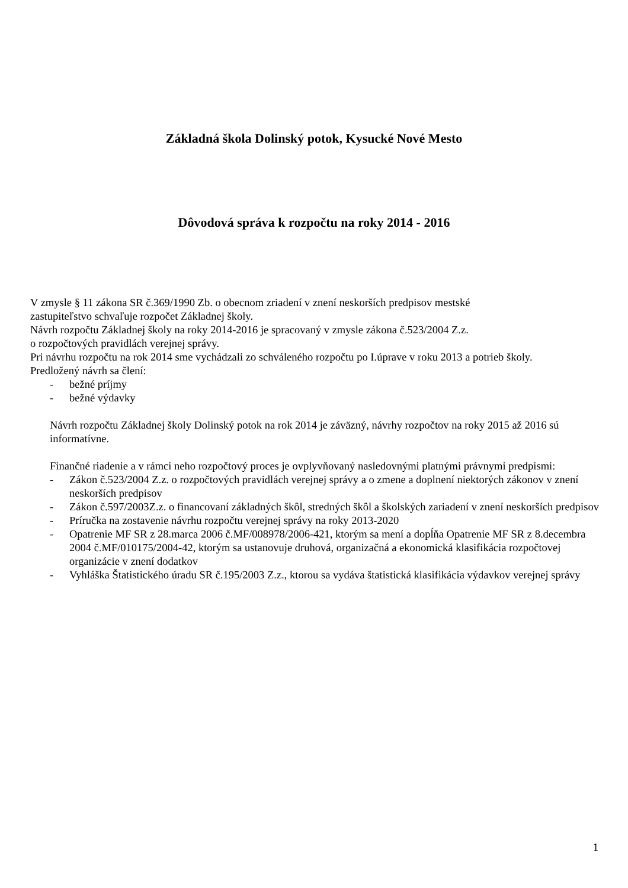Základná škola Dolinský potok, Kysucké Nové Mesto
Dôvodová správa k rozpočtu na roky 2014 - 2016
V zmysle § 11 zákona SR č.369/1990 Zb. o obecnom zriadení v znení neskorších predpisov mestské
zastupiteľstvo schvaľuje rozpočet Základnej školy.
Návrh rozpočtu Základnej školy na roky 2014-2016 je spracovaný v zmysle zákona č.523/2004 Z.z.
o rozpočtových pravidlách verejnej správy.
Pri návrhu rozpočtu na rok 2014 sme vychádzali zo schváleného rozpočtu po I.úprave v roku 2013 a potrieb školy.
Predložený návrh sa člení:
- bežné príjmy
- bežné výdavky
Návrh rozpočtu Základnej školy Dolinský potok na rok 2014 je záväzný, návrhy rozpočtov na roky 2015 až 2016 sú informatívne.
Finančné riadenie a v rámci neho rozpočtový proces je ovplyvňovaný nasledovnými platnými právnymi predpismi:
- Zákon č.523/2004 Z.z. o rozpočtových pravidlách verejnej správy a o zmene a doplnení niektorých zákonov v znení neskorších predpisov
- Zákon č.597/2003Z.z. o financovaní základných škôl, stredných škôl a školských zariadení v znení neskorších predpisov
- Príručka na zostavenie návrhu rozpočtu verejnej správy na roky 2013-2020
- Opatrenie MF SR z 28.marca 2006 č.MF/008978/2006-421, ktorým sa mení a dopĺňa Opatrenie MF SR z 8.decembra 2004 č.MF/010175/2004-42, ktorým sa ustanovuje druhová, organizačná a ekonomická klasifikácia rozpočtovej organizácie v znení dodatkov
- Vyhláška Štatistického úradu SR č.195/2003 Z.z., ktorou sa vydáva štatistická klasifikácia výdavkov verejnej správy
1